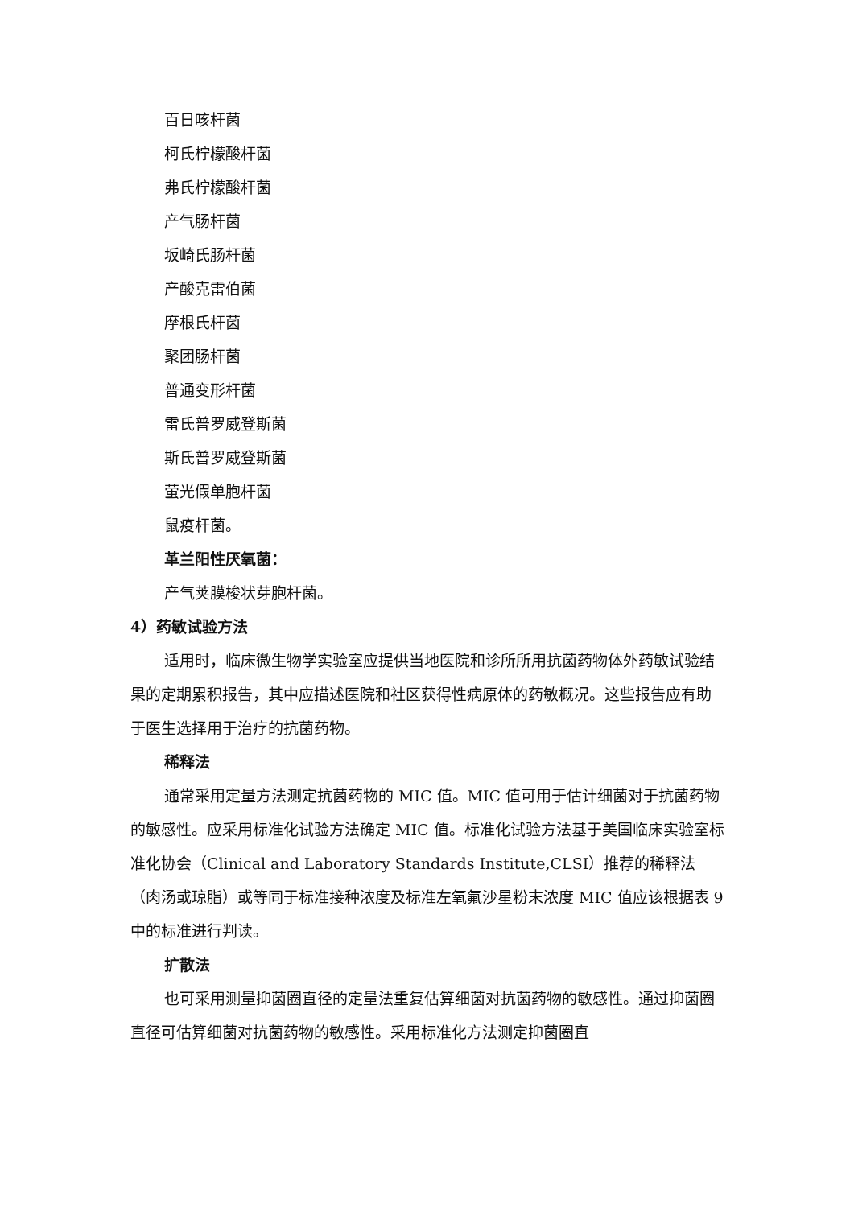百日咳杆菌
柯氏柠檬酸杆菌
弗氏柠檬酸杆菌
产气肠杆菌
坂崎氏肠杆菌
产酸克雷伯菌
摩根氏杆菌
聚团肠杆菌
普通变形杆菌
雷氏普罗威登斯菌
斯氏普罗威登斯菌
萤光假单胞杆菌
鼠疫杆菌。
革兰阳性厌氧菌：
产气荚膜梭状芽胞杆菌。
4）药敏试验方法
适用时，临床微生物学实验室应提供当地医院和诊所所用抗菌药物体外药敏试验结果的定期累积报告，其中应描述医院和社区获得性病原体的药敏概况。这些报告应有助于医生选择用于治疗的抗菌药物。
稀释法
通常采用定量方法测定抗菌药物的 MIC 值。MIC 值可用于估计细菌对于抗菌药物的敏感性。应采用标准化试验方法确定 MIC 值。标准化试验方法基于美国临床实验室标准化协会（Clinical and Laboratory Standards Institute,CLSI）推荐的稀释法（肉汤或琼脂）或等同于标准接种浓度及标准左氧氟沙星粉末浓度 MIC 值应该根据表 9 中的标准进行判读。
扩散法
也可采用测量抑菌圈直径的定量法重复估算细菌对抗菌药物的敏感性。通过抑菌圈直径可估算细菌对抗菌药物的敏感性。采用标准化方法测定抑菌圈直